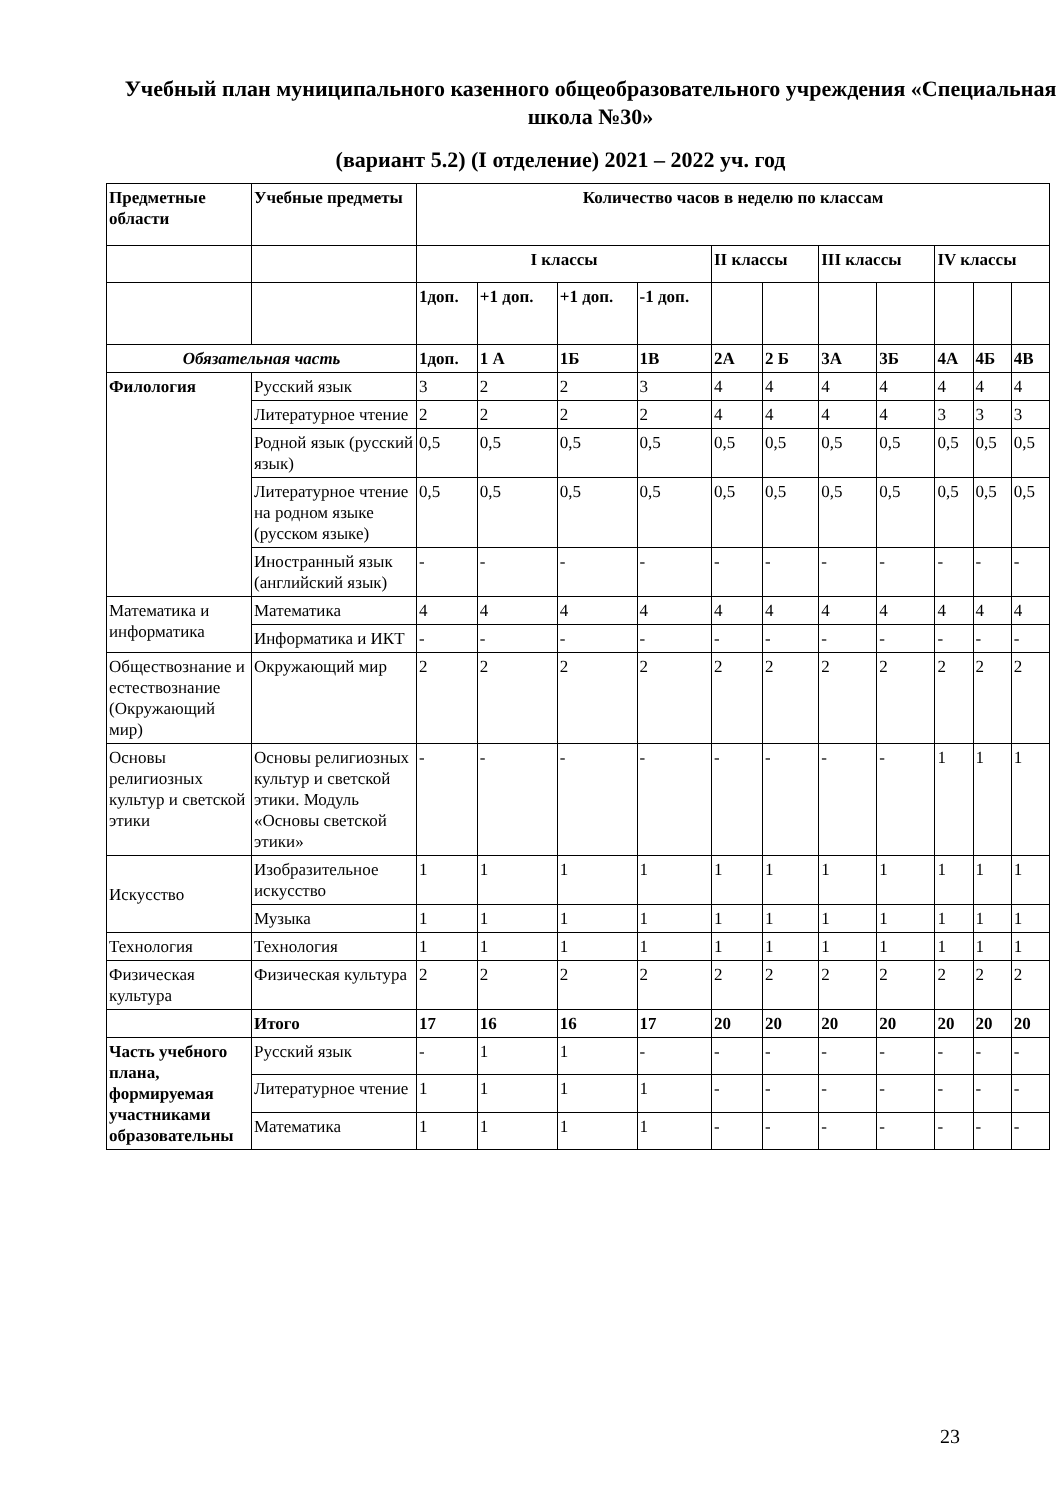Учебный план муниципального казенного общеобразовательного учреждения «Специальная школа №30»
(вариант 5.2) (I отделение) 2021 – 2022 уч. год
| Предметные области | Учебные предметы | Количество часов в неделю по классам | | | | | | | | | | |
| --- | --- | --- | --- | --- | --- | --- | --- | --- | --- | --- | --- | --- |
| | | I классы | | | | II классы | | III классы | | IV классы | | |
| | | 1доп. | +1 доп. | +1 доп. | -1 доп. | | | | | | | |
| Обязательная часть | | 1доп. | 1 А | 1Б | 1В | 2А | 2 Б | 3А | 3Б | 4А | 4Б | 4В |
| Филология | Русский язык | 3 | 2 | 2 | 3 | 4 | 4 | 4 | 4 | 4 | 4 | 4 |
| | Литературное чтение | 2 | 2 | 2 | 2 | 4 | 4 | 4 | 4 | 3 | 3 | 3 |
| | Родной язык (русский язык) | 0,5 | 0,5 | 0,5 | 0,5 | 0,5 | 0,5 | 0,5 | 0,5 | 0,5 | 0,5 | 0,5 |
| | Литературное чтение на родном языке (русском языке) | 0,5 | 0,5 | 0,5 | 0,5 | 0,5 | 0,5 | 0,5 | 0,5 | 0,5 | 0,5 | 0,5 |
| | Иностранный язык (английский язык) | - | - | - | - | - | - | - | - | - | - | - |
| Математика и информатика | Математика | 4 | 4 | 4 | 4 | 4 | 4 | 4 | 4 | 4 | 4 | 4 |
| | Информатика и ИКТ | - | - | - | - | - | - | - | - | - | - | - |
| Обществознание и естествознание (Окружающий мир) | Окружающий мир | 2 | 2 | 2 | 2 | 2 | 2 | 2 | 2 | 2 | 2 | 2 |
| Основы религиозных культур и светской этики | Основы религиозных культур и светской этики. Модуль «Основы светской этики» | - | - | - | - | - | - | - | - | 1 | 1 | 1 |
| Искусство | Изобразительное искусство | 1 | 1 | 1 | 1 | 1 | 1 | 1 | 1 | 1 | 1 | 1 |
| | Музыка | 1 | 1 | 1 | 1 | 1 | 1 | 1 | 1 | 1 | 1 | 1 |
| Технология | Технология | 1 | 1 | 1 | 1 | 1 | 1 | 1 | 1 | 1 | 1 | 1 |
| Физическая культура | Физическая культура | 2 | 2 | 2 | 2 | 2 | 2 | 2 | 2 | 2 | 2 | 2 |
| | Итого | 17 | 16 | 16 | 17 | 20 | 20 | 20 | 20 | 20 | 20 | 20 |
| Часть учебного плана, формируемая участниками образовательны | Русский язык | - | 1 | 1 | - | - | - | - | - | - | - | - |
| | Литературное чтение | 1 | 1 | 1 | 1 | - | - | - | - | - | - | - |
| | Математика | 1 | 1 | 1 | 1 | - | - | - | - | - | - | - |
23